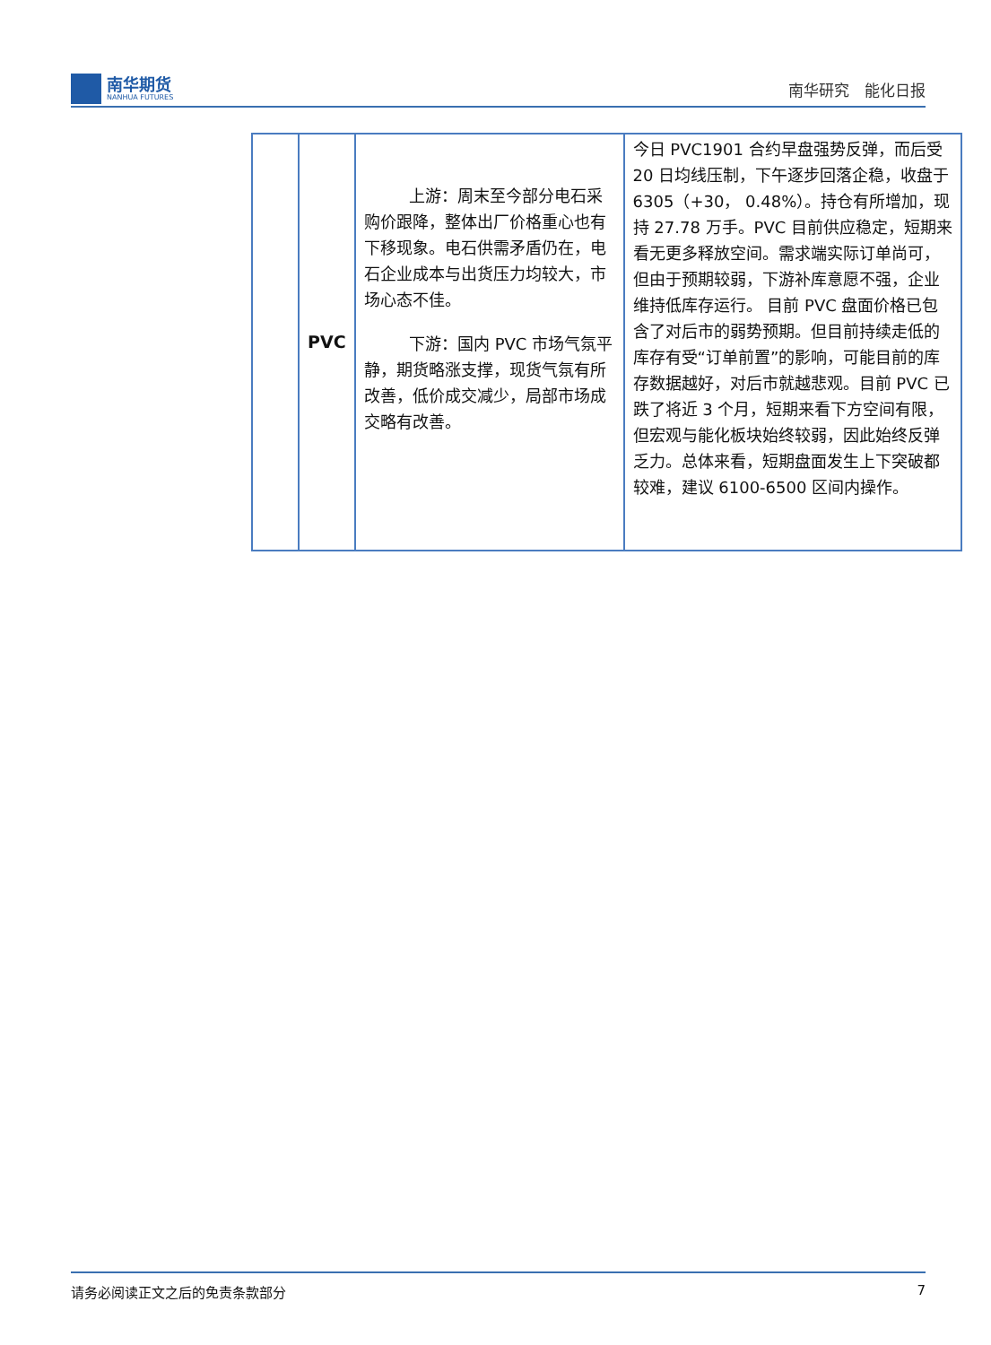南华期货
NANHUA FUTURES
南华研究　能化日报
| | PVC | 上游：周末至今部分电石采购价跟降，整体出厂价格重心也有下移现象。电石供需矛盾仍在，电石企业成本与出货压力均较大，市场心态不佳。 下游：国内 PVC 市场气氛平静，期货略涨支撑，现货气氛有所改善，低价成交减少，局部市场成交略有改善。 | 今日 PVC1901 合约早盘强势反弹，而后受 20 日均线压制，下午逐步回落企稳，收盘于 6305（+30， 0.48%）。持仓有所增加，现持 27.78 万手。PVC 目前供应稳定，短期来看无更多释放空间。需求端实际订单尚可，但由于预期较弱，下游补库意愿不强，企业维持低库存运行。 目前 PVC 盘面价格已包含了对后市的弱势预期。但目前持续走低的库存有受“订单前置”的影响，可能目前的库存数据越好，对后市就越悲观。目前 PVC 已跌了将近 3 个月，短期来看下方空间有限，但宏观与能化板块始终较弱，因此始终反弹乏力。总体来看，短期盘面发生上下突破都较难，建议 6100-6500 区间内操作。 |
请务必阅读正文之后的免责条款部分 7